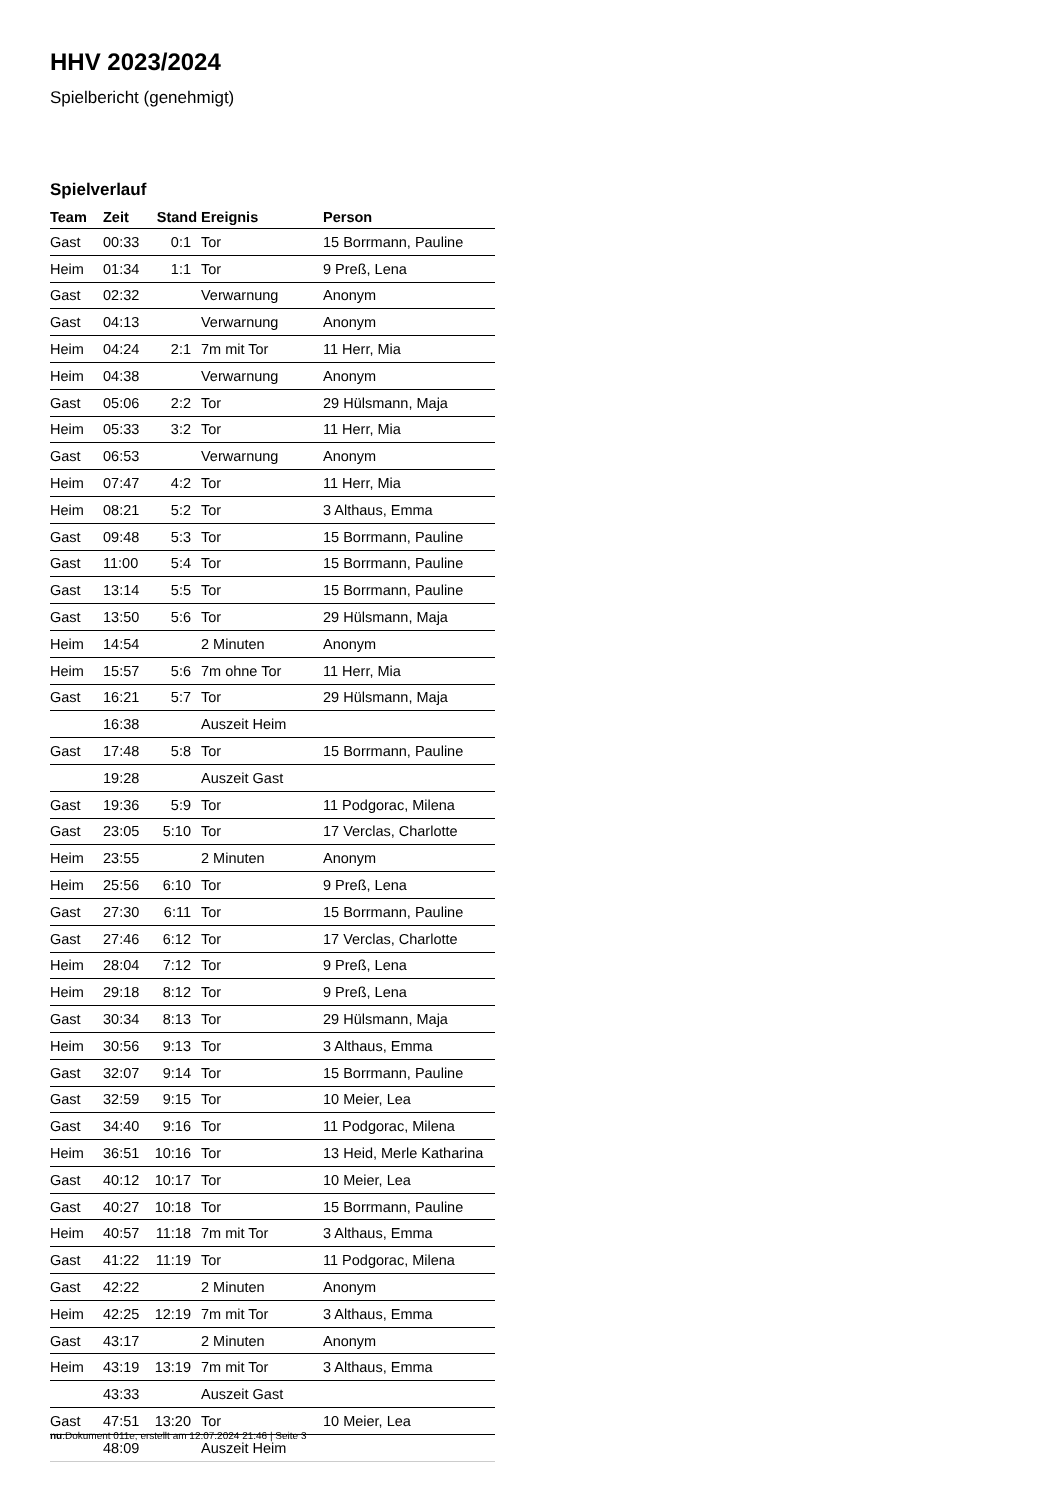HHV 2023/2024
Spielbericht (genehmigt)
Spielverlauf
| Team | Zeit | Stand | Ereignis | Person |
| --- | --- | --- | --- | --- |
| Gast | 00:33 | 0:1 | Tor | 15 Borrmann, Pauline |
| Heim | 01:34 | 1:1 | Tor | 9 Preß, Lena |
| Gast | 02:32 | | Verwarnung | Anonym |
| Gast | 04:13 | | Verwarnung | Anonym |
| Heim | 04:24 | 2:1 | 7m mit Tor | 11 Herr, Mia |
| Heim | 04:38 | | Verwarnung | Anonym |
| Gast | 05:06 | 2:2 | Tor | 29 Hülsmann, Maja |
| Heim | 05:33 | 3:2 | Tor | 11 Herr, Mia |
| Gast | 06:53 | | Verwarnung | Anonym |
| Heim | 07:47 | 4:2 | Tor | 11 Herr, Mia |
| Heim | 08:21 | 5:2 | Tor | 3 Althaus, Emma |
| Gast | 09:48 | 5:3 | Tor | 15 Borrmann, Pauline |
| Gast | 11:00 | 5:4 | Tor | 15 Borrmann, Pauline |
| Gast | 13:14 | 5:5 | Tor | 15 Borrmann, Pauline |
| Gast | 13:50 | 5:6 | Tor | 29 Hülsmann, Maja |
| Heim | 14:54 | | 2 Minuten | Anonym |
| Heim | 15:57 | 5:6 | 7m ohne Tor | 11 Herr, Mia |
| Gast | 16:21 | 5:7 | Tor | 29 Hülsmann, Maja |
| | 16:38 | | Auszeit Heim | |
| Gast | 17:48 | 5:8 | Tor | 15 Borrmann, Pauline |
| | 19:28 | | Auszeit Gast | |
| Gast | 19:36 | 5:9 | Tor | 11 Podgorac, Milena |
| Gast | 23:05 | 5:10 | Tor | 17 Verclas, Charlotte |
| Heim | 23:55 | | 2 Minuten | Anonym |
| Heim | 25:56 | 6:10 | Tor | 9 Preß, Lena |
| Gast | 27:30 | 6:11 | Tor | 15 Borrmann, Pauline |
| Gast | 27:46 | 6:12 | Tor | 17 Verclas, Charlotte |
| Heim | 28:04 | 7:12 | Tor | 9 Preß, Lena |
| Heim | 29:18 | 8:12 | Tor | 9 Preß, Lena |
| Gast | 30:34 | 8:13 | Tor | 29 Hülsmann, Maja |
| Heim | 30:56 | 9:13 | Tor | 3 Althaus, Emma |
| Gast | 32:07 | 9:14 | Tor | 15 Borrmann, Pauline |
| Gast | 32:59 | 9:15 | Tor | 10 Meier, Lea |
| Gast | 34:40 | 9:16 | Tor | 11 Podgorac, Milena |
| Heim | 36:51 | 10:16 | Tor | 13 Heid, Merle Katharina |
| Gast | 40:12 | 10:17 | Tor | 10 Meier, Lea |
| Gast | 40:27 | 10:18 | Tor | 15 Borrmann, Pauline |
| Heim | 40:57 | 11:18 | 7m mit Tor | 3 Althaus, Emma |
| Gast | 41:22 | 11:19 | Tor | 11 Podgorac, Milena |
| Gast | 42:22 | | 2 Minuten | Anonym |
| Heim | 42:25 | 12:19 | 7m mit Tor | 3 Althaus, Emma |
| Gast | 43:17 | | 2 Minuten | Anonym |
| Heim | 43:19 | 13:19 | 7m mit Tor | 3 Althaus, Emma |
| | 43:33 | | Auszeit Gast | |
| Gast | 47:51 | 13:20 | Tor | 10 Meier, Lea |
| | 48:09 | | Auszeit Heim | |
nu.Dokument 011e, erstellt am 12.07.2024 21:46 | Seite 3